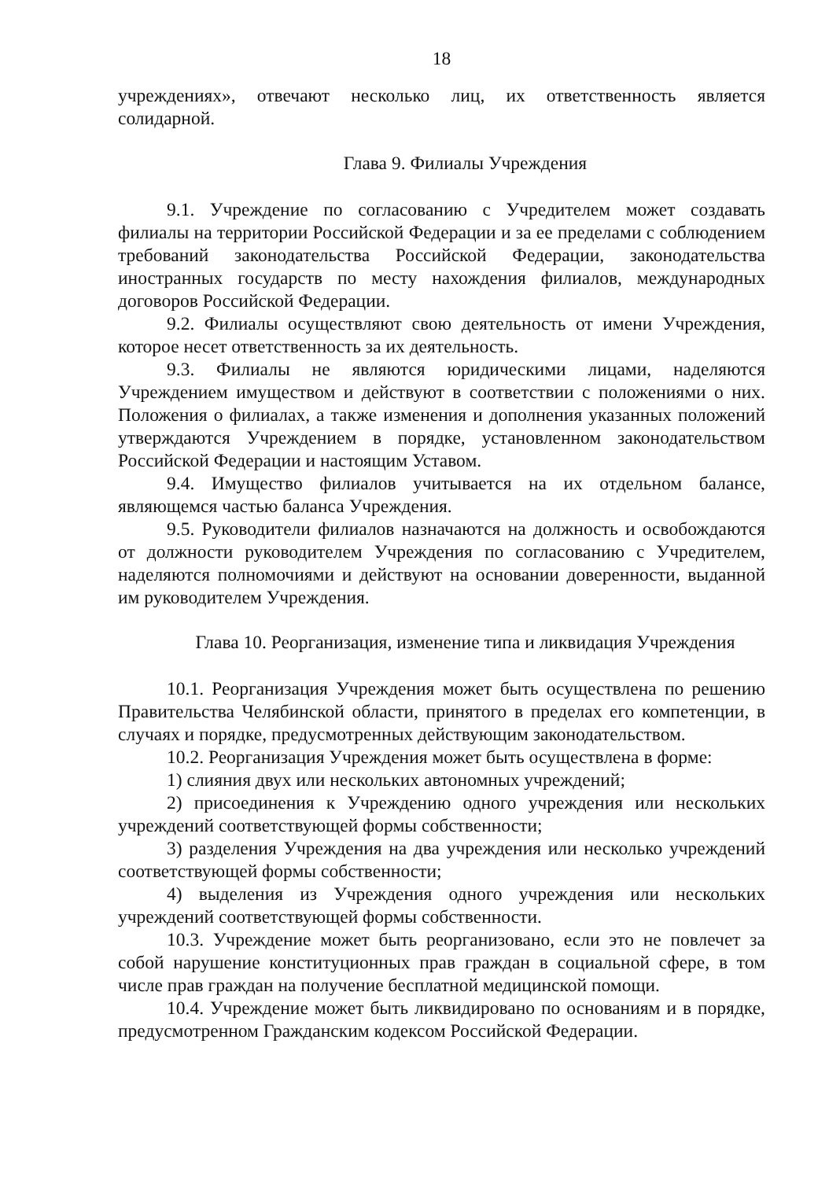18
учреждениях», отвечают несколько лиц, их ответственность является солидарной.
Глава 9. Филиалы Учреждения
9.1. Учреждение по согласованию с Учредителем может создавать филиалы на территории Российской Федерации и за ее пределами с соблюдением требований законодательства Российской Федерации, законодательства иностранных государств по месту нахождения филиалов, международных договоров Российской Федерации.
9.2. Филиалы осуществляют свою деятельность от имени Учреждения, которое несет ответственность за их деятельность.
9.3. Филиалы не являются юридическими лицами, наделяются Учреждением имуществом и действуют в соответствии с положениями о них. Положения о филиалах, а также изменения и дополнения указанных положений утверждаются Учреждением в порядке, установленном законодательством Российской Федерации и настоящим Уставом.
9.4. Имущество филиалов учитывается на их отдельном балансе, являющемся частью баланса Учреждения.
9.5. Руководители филиалов назначаются на должность и освобождаются от должности руководителем Учреждения по согласованию с Учредителем, наделяются полномочиями и действуют на основании доверенности, выданной им руководителем Учреждения.
Глава 10. Реорганизация, изменение типа и ликвидация Учреждения
10.1. Реорганизация Учреждения может быть осуществлена по решению Правительства Челябинской области, принятого в пределах его компетенции, в случаях и порядке, предусмотренных действующим законодательством.
10.2. Реорганизация Учреждения может быть осуществлена в форме:
1) слияния двух или нескольких автономных учреждений;
2) присоединения к Учреждению одного учреждения или нескольких учреждений соответствующей формы собственности;
3) разделения Учреждения на два учреждения или несколько учреждений соответствующей формы собственности;
4) выделения из Учреждения одного учреждения или нескольких учреждений соответствующей формы собственности.
10.3. Учреждение может быть реорганизовано, если это не повлечет за собой нарушение конституционных прав граждан в социальной сфере, в том числе прав граждан на получение бесплатной медицинской помощи.
10.4. Учреждение может быть ликвидировано по основаниям и в порядке, предусмотренном Гражданским кодексом Российской Федерации.